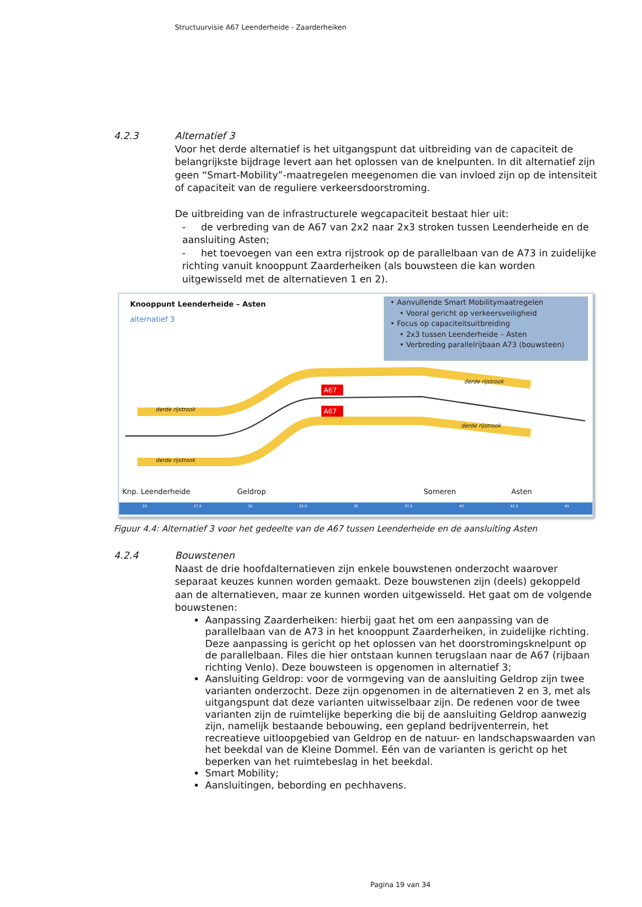Structuurvisie A67 Leenderheide - Zaarderheiken
4.2.3
Alternatief 3
Voor het derde alternatief is het uitgangspunt dat uitbreiding van de capaciteit de belangrijkste bijdrage levert aan het oplossen van de knelpunten. In dit alternatief zijn geen “Smart-Mobility”-maatregelen meegenomen die van invloed zijn op de intensiteit of capaciteit van de reguliere verkeersdoorstroming.
De uitbreiding van de infrastructurele wegcapaciteit bestaat hier uit:
- de verbreding van de A67 van 2x2 naar 2x3 stroken tussen Leenderheide en de aansluiting Asten;
- het toevoegen van een extra rijstrook op de parallelbaan van de A73 in zuidelijke richting vanuit knooppunt Zaarderheiken (als bouwsteen die kan worden uitgewisseld met de alternatieven 1 en 2).
A67
A67
Knooppunt Leenderheide – Asten
alternatief 3
• Aanvullende Smart Mobilitymaatregelen
• Vooral gericht op verkeersveiligheid
• Focus op capaciteitsuitbreiding
• 2x3 tussen Leenderheide – Asten
• Verbreding parallelrijbaan A73 (bouwsteen)
derde rijstrook
derde rijstrook
derde rijstrook
derde rijstrook
Knp. Leenderheide Geldrop Someren Asten
25 27,5 30 32,5 35 37,5 40 42,5 45
Figuur 4.4: Alternatief 3 voor het gedeelte van de A67 tussen Leenderheide en de aansluiting Asten
4.2.4
Bouwstenen
Naast de drie hoofdalternatieven zijn enkele bouwstenen onderzocht waarover separaat keuzes kunnen worden gemaakt. Deze bouwstenen zijn (deels) gekoppeld aan de alternatieven, maar ze kunnen worden uitgewisseld. Het gaat om de volgende bouwstenen:
Aanpassing Zaarderheiken: hierbij gaat het om een aanpassing van de parallelbaan van de A73 in het knooppunt Zaarderheiken, in zuidelijke richting. Deze aanpassing is gericht op het oplossen van het doorstromingsknelpunt op de parallelbaan. Files die hier ontstaan kunnen terugslaan naar de A67 (rijbaan richting Venlo). Deze bouwsteen is opgenomen in alternatief 3;
Aansluiting Geldrop: voor de vormgeving van de aansluiting Geldrop zijn twee varianten onderzocht. Deze zijn opgenomen in de alternatieven 2 en 3, met als uitgangspunt dat deze varianten uitwisselbaar zijn. De redenen voor de twee varianten zijn de ruimtelijke beperking die bij de aansluiting Geldrop aanwezig zijn, namelijk bestaande bebouwing, een gepland bedrijventerrein, het recreatieve uitloopgebied van Geldrop en de natuur- en landschapswaarden van het beekdal van de Kleine Dommel. Eén van de varianten is gericht op het beperken van het ruimtebeslag in het beekdal.
Smart Mobility;
Aansluitingen, bebording en pechhavens.
Pagina 19 van 34